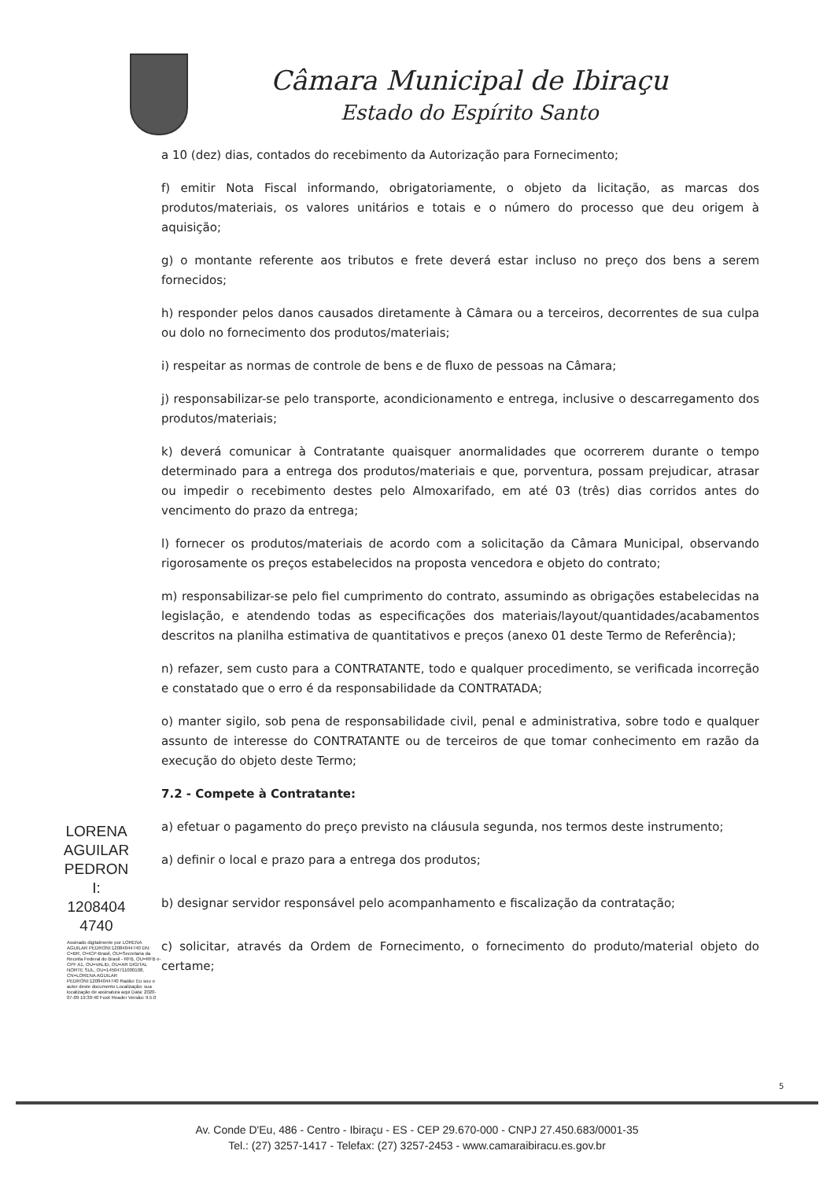Câmara Municipal de Ibiraçu
Estado do Espírito Santo
LORENA
AGUILAR
PEDRON
I:
1208404
4740
Assinado digitalmente por LORENA AGUILAR PEDRONI:12084044740 DN: C=BR, O=ICP-Brasil, OU=Secretaria da Receita Federal do Brasil - RFB, OU=RFB e-CPF A1, OU=VALID, OU=AR DIGITAL NORTE SUL, OU=14504711000108, CN=LORENA AGUILAR PEDRONI:12084044740 Razão: Eu sou o autor deste documento Localização: sua localização de assinatura aqui Data: 2020-07-09 19:30:40 Foxit Reader Versão: 9.5.0
a 10 (dez) dias, contados do recebimento da Autorização para Fornecimento;
f) emitir Nota Fiscal informando, obrigatoriamente, o objeto da licitação, as marcas dos produtos/materiais, os valores unitários e totais e o número do processo que deu origem à aquisição;
g) o montante referente aos tributos e frete deverá estar incluso no preço dos bens a serem fornecidos;
h) responder pelos danos causados diretamente à Câmara ou a terceiros, decorrentes de sua culpa ou dolo no fornecimento dos produtos/materiais;
i) respeitar as normas de controle de bens e de fluxo de pessoas na Câmara;
j) responsabilizar-se pelo transporte, acondicionamento e entrega, inclusive o descarregamento dos produtos/materiais;
k) deverá comunicar à Contratante quaisquer anormalidades que ocorrerem durante o tempo determinado para a entrega dos produtos/materiais e que, porventura, possam prejudicar, atrasar ou impedir o recebimento destes pelo Almoxarifado, em até 03 (três) dias corridos antes do vencimento do prazo da entrega;
l) fornecer os produtos/materiais de acordo com a solicitação da Câmara Municipal, observando rigorosamente os preços estabelecidos na proposta vencedora e objeto do contrato;
m) responsabilizar-se pelo fiel cumprimento do contrato, assumindo as obrigações estabelecidas na legislação, e atendendo todas as especificações dos materiais/layout/quantidades/acabamentos descritos na planilha estimativa de quantitativos e preços (anexo 01 deste Termo de Referência);
n) refazer, sem custo para a CONTRATANTE, todo e qualquer procedimento, se verificada incorreção e constatado que o erro é da responsabilidade da CONTRATADA;
o) manter sigilo, sob pena de responsabilidade civil, penal e administrativa, sobre todo e qualquer assunto de interesse do CONTRATANTE ou de terceiros de que tomar conhecimento em razão da execução do objeto deste Termo;
7.2 - Compete à Contratante:
a) efetuar o pagamento do preço previsto na cláusula segunda, nos termos deste instrumento;
a) definir o local e prazo para a entrega dos produtos;
b) designar servidor responsável pelo acompanhamento e fiscalização da contratação;
c) solicitar, através da Ordem de Fornecimento, o fornecimento do produto/material objeto do certame;
5
Av. Conde D'Eu, 486 - Centro - Ibiraçu - ES - CEP 29.670-000 - CNPJ 27.450.683/0001-35
Tel.: (27) 3257-1417 - Telefax: (27) 3257-2453 - www.camaraibiracu.es.gov.br